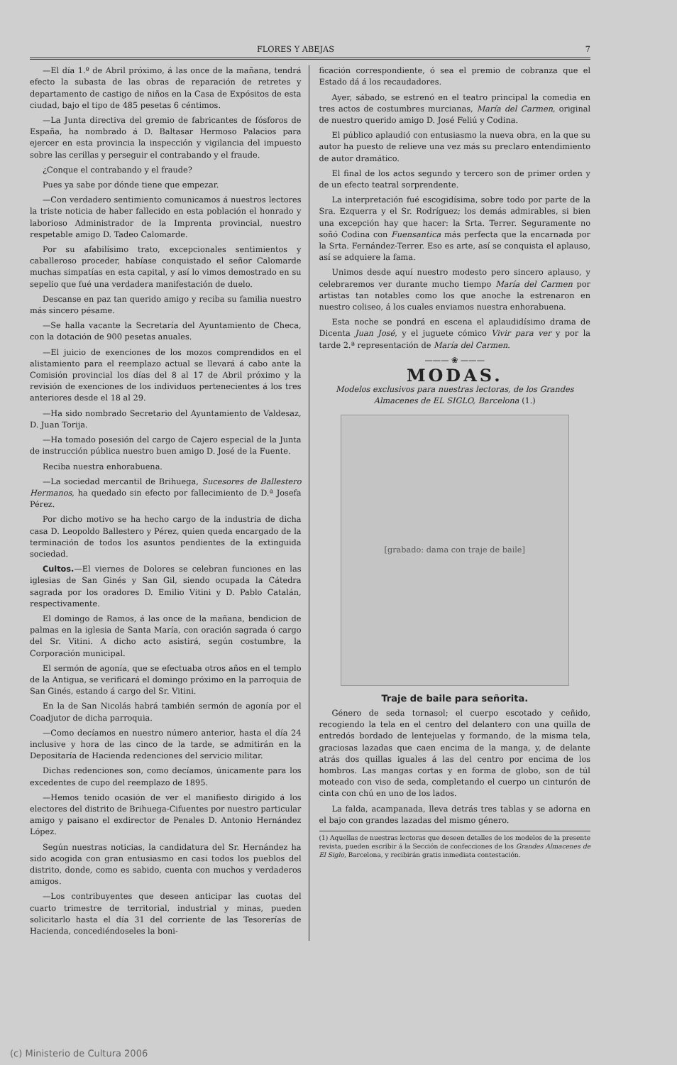FLORES Y ABEJAS 7
—El día 1.º de Abril próximo, á las once de la mañana, tendrá efecto la subasta de las obras de reparación de retretes y departamento de castigo de niños en la Casa de Expósitos de esta ciudad, bajo el tipo de 485 pesetas 6 céntimos.
—La Junta directiva del gremio de fabricantes de fósforos de España, ha nombrado á D. Baltasar Hermoso Palacios para ejercer en esta provincia la inspección y vigilancia del impuesto sobre las cerillas y perseguir el contrabando y el fraude.
¿Conque el contrabando y el fraude?
Pues ya sabe por dónde tiene que empezar.
—Con verdadero sentimiento comunicamos á nuestros lectores la triste noticia de haber fallecido en esta población el honrado y laborioso Administrador de la Imprenta provincial, nuestro respetable amigo D. Tadeo Calomarde.
Por su afabilísimo trato, excepcionales sentimientos y caballeroso proceder, habíase conquistado el señor Calomarde muchas simpatías en esta capital, y así lo vimos demostrado en su sepelio que fué una verdadera manifestación de duelo.
Descanse en paz tan querido amigo y reciba su familia nuestro más sincero pésame.
—Se halla vacante la Secretaría del Ayuntamiento de Checa, con la dotación de 900 pesetas anuales.
—El juicio de exenciones de los mozos comprendidos en el alistamiento para el reemplazo actual se llevará á cabo ante la Comisión provincial los días del 8 al 17 de Abril próximo y la revisión de exenciones de los individuos pertenecientes á los tres anteriores desde el 18 al 29.
—Ha sido nombrado Secretario del Ayuntamiento de Valdesaz, D. Juan Torija.
—Ha tomado posesión del cargo de Cajero especial de la Junta de instrucción pública nuestro buen amigo D. José de la Fuente.
Reciba nuestra enhorabuena.
—La sociedad mercantil de Brihuega, Sucesores de Ballestero Hermanos, ha quedado sin efecto por fallecimiento de D.ª Josefa Pérez.
Por dicho motivo se ha hecho cargo de la industria de dicha casa D. Leopoldo Ballestero y Pérez, quien queda encargado de la terminación de todos los asuntos pendientes de la extinguida sociedad.
Cultos.—El viernes de Dolores se celebran funciones en las iglesias de San Ginés y San Gil, siendo ocupada la Cátedra sagrada por los oradores D. Emilio Vitini y D. Pablo Catalán, respectivamente.
El domingo de Ramos, á las once de la mañana, bendicion de palmas en la iglesia de Santa María, con oración sagrada ó cargo del Sr. Vitini. A dicho acto asistirá, según costumbre, la Corporación municipal.
El sermón de agonía, que se efectuaba otros años en el templo de la Antigua, se verificará el domingo próximo en la parroquia de San Ginés, estando á cargo del Sr. Vitini.
En la de San Nicolás habrá también sermón de agonía por el Coadjutor de dicha parroquia.
—Como decíamos en nuestro número anterior, hasta el día 24 inclusive y hora de las cinco de la tarde, se admitirán en la Depositaría de Hacienda redenciones del servicio militar.
Dichas redenciones son, como decíamos, únicamente para los excedentes de cupo del reemplazo de 1895.
—Hemos tenido ocasión de ver el manifiesto dirigido á los electores del distrito de Brihuega-Cifuentes por nuestro particular amigo y paisano el exdirector de Penales D. Antonio Hernández López.
Según nuestras noticias, la candidatura del Sr. Hernández ha sido acogida con gran entusiasmo en casi todos los pueblos del distrito, donde, como es sabido, cuenta con muchos y verdaderos amigos.
—Los contribuyentes que deseen anticipar las cuotas del cuarto trimestre de territorial, industrial y minas, pueden solicitarlo hasta el día 31 del corriente de las Tesorerías de Hacienda, concediéndoseles la boni-
ficación correspondiente, ó sea el premio de cobranza que el Estado dá á los recaudadores.
Ayer, sábado, se estrenó en el teatro principal la comedia en tres actos de costumbres murcianas, María del Carmen, original de nuestro querido amigo D. José Feliú y Codina.
El público aplaudió con entusiasmo la nueva obra, en la que su autor ha puesto de relieve una vez más su preclaro entendimiento de autor dramático.
El final de los actos segundo y tercero son de primer orden y de un efecto teatral sorprendente.
La interpretación fué escogidísima, sobre todo por parte de la Sra. Ezquerra y el Sr. Rodríguez; los demás admirables, si bien una excepción hay que hacer: la Srta. Terrer. Seguramente no soñó Codina con Fuensantica más perfecta que la encarnada por la Srta. Fernández-Terrer. Eso es arte, así se conquista el aplauso, así se adquiere la fama.
Unimos desde aquí nuestro modesto pero sincero aplauso, y celebraremos ver durante mucho tiempo María del Carmen por artistas tan notables como los que anoche la estrenaron en nuestro coliseo, á los cuales enviamos nuestra enhorabuena.
Esta noche se pondrá en escena el aplaudidísimo drama de Dicenta Juan José, y el juguete cómico Vivir para ver y por la tarde 2.ª representación de María del Carmen.
——— ❀ ———
MODAS.
Modelos exclusivos para nuestras lectoras, de los Grandes Almacenes de EL SIGLO, Barcelona (1.)
[grabado: dama con traje de baile]
Traje de baile para señorita.
Género de seda tornasol; el cuerpo escotado y ceñido, recogiendo la tela en el centro del delantero con una quilla de entredós bordado de lentejuelas y formando, de la misma tela, graciosas lazadas que caen encima de la manga, y, de delante atrás dos quillas iguales á las del centro por encima de los hombros. Las mangas cortas y en forma de globo, son de túl moteado con viso de seda, completando el cuerpo un cinturón de cinta con chú en uno de los lados.
La falda, acampanada, lleva detrás tres tablas y se adorna en el bajo con grandes lazadas del mismo género.
(1) Aquellas de nuestras lectoras que deseen detalles de los modelos de la presente revista, pueden escribir á la Sección de confecciones de los Grandes Almacenes de El Siglo, Barcelona, y recibirán gratis inmediata contestación.
(c) Ministerio de Cultura 2006